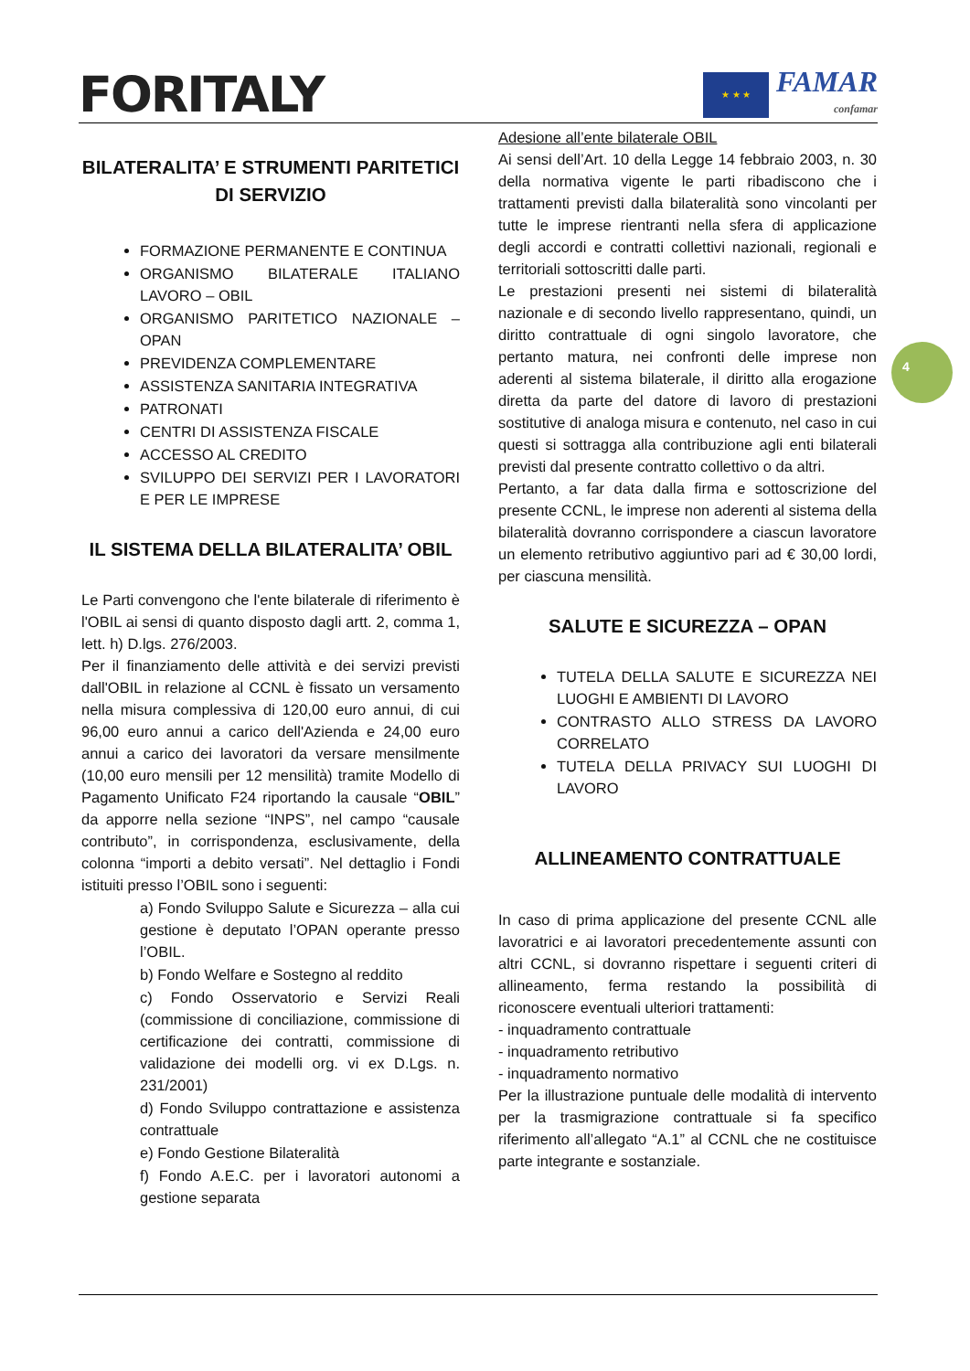FORITALY
★ ★ ★
FAMAR
confamar
4
BILATERALITA’ E STRUMENTI PARITETICI DI SERVIZIO
FORMAZIONE PERMANENTE E CONTINUA
ORGANISMO BILATERALE ITALIANO LAVORO – OBIL
ORGANISMO PARITETICO NAZIONALE – OPAN
PREVIDENZA COMPLEMENTARE
ASSISTENZA SANITARIA INTEGRATIVA
PATRONATI
CENTRI DI ASSISTENZA FISCALE
ACCESSO AL CREDITO
SVILUPPO DEI SERVIZI PER I LAVORATORI E PER LE IMPRESE
IL SISTEMA DELLA BILATERALITA’ OBIL
Le Parti convengono che l'ente bilaterale di riferimento è l'OBIL ai sensi di quanto disposto dagli artt. 2, comma 1, lett. h) D.lgs. 276/2003.
Per il finanziamento delle attività e dei servizi previsti dall'OBIL in relazione al CCNL è fissato un versamento nella misura complessiva di 120,00 euro annui, di cui 96,00 euro annui a carico dell'Azienda e 24,00 euro annui a carico dei lavoratori da versare mensilmente (10,00 euro mensili per 12 mensilità) tramite Modello di Pagamento Unificato F24 riportando la causale “OBIL” da apporre nella sezione “INPS”, nel campo “causale contributo”, in corrispondenza, esclusivamente, della colonna “importi a debito versati”. Nel dettaglio i Fondi istituiti presso l’OBIL sono i seguenti:
a) Fondo Sviluppo Salute e Sicurezza – alla cui gestione è deputato l’OPAN operante presso l’OBIL.
b) Fondo Welfare e Sostegno al reddito
c) Fondo Osservatorio e Servizi Reali (commissione di conciliazione, commissione di certificazione dei contratti, commissione di validazione dei modelli org. vi ex D.Lgs. n. 231/2001)
d) Fondo Sviluppo contrattazione e assistenza contrattuale
e) Fondo Gestione Bilateralità
f) Fondo A.E.C. per i lavoratori autonomi a gestione separata
Adesione all’ente bilaterale OBIL
Ai sensi dell’Art. 10 della Legge 14 febbraio 2003, n. 30 della normativa vigente le parti ribadiscono che i trattamenti previsti dalla bilateralità sono vincolanti per tutte le imprese rientranti nella sfera di applicazione degli accordi e contratti collettivi nazionali, regionali e territoriali sottoscritti dalle parti.
Le prestazioni presenti nei sistemi di bilateralità nazionale e di secondo livello rappresentano, quindi, un diritto contrattuale di ogni singolo lavoratore, che pertanto matura, nei confronti delle imprese non aderenti al sistema bilaterale, il diritto alla erogazione diretta da parte del datore di lavoro di prestazioni sostitutive di analoga misura e contenuto, nel caso in cui questi si sottragga alla contribuzione agli enti bilaterali previsti dal presente contratto collettivo o da altri.
Pertanto, a far data dalla firma e sottoscrizione del presente CCNL, le imprese non aderenti al sistema della bilateralità dovranno corrispondere a ciascun lavoratore un elemento retributivo aggiuntivo pari ad € 30,00 lordi, per ciascuna mensilità.
SALUTE E SICUREZZA – OPAN
TUTELA DELLA SALUTE E SICUREZZA NEI LUOGHI E AMBIENTI DI LAVORO
CONTRASTO ALLO STRESS DA LAVORO CORRELATO
TUTELA DELLA PRIVACY SUI LUOGHI DI LAVORO
ALLINEAMENTO CONTRATTUALE
In caso di prima applicazione del presente CCNL alle lavoratrici e ai lavoratori precedentemente assunti con altri CCNL, si dovranno rispettare i seguenti criteri di allineamento, ferma restando la possibilità di riconoscere eventuali ulteriori trattamenti:
- inquadramento contrattuale
- inquadramento retributivo
- inquadramento normativo
Per la illustrazione puntuale delle modalità di intervento per la trasmigrazione contrattuale si fa specifico riferimento all’allegato “A.1” al CCNL che ne costituisce parte integrante e sostanziale.